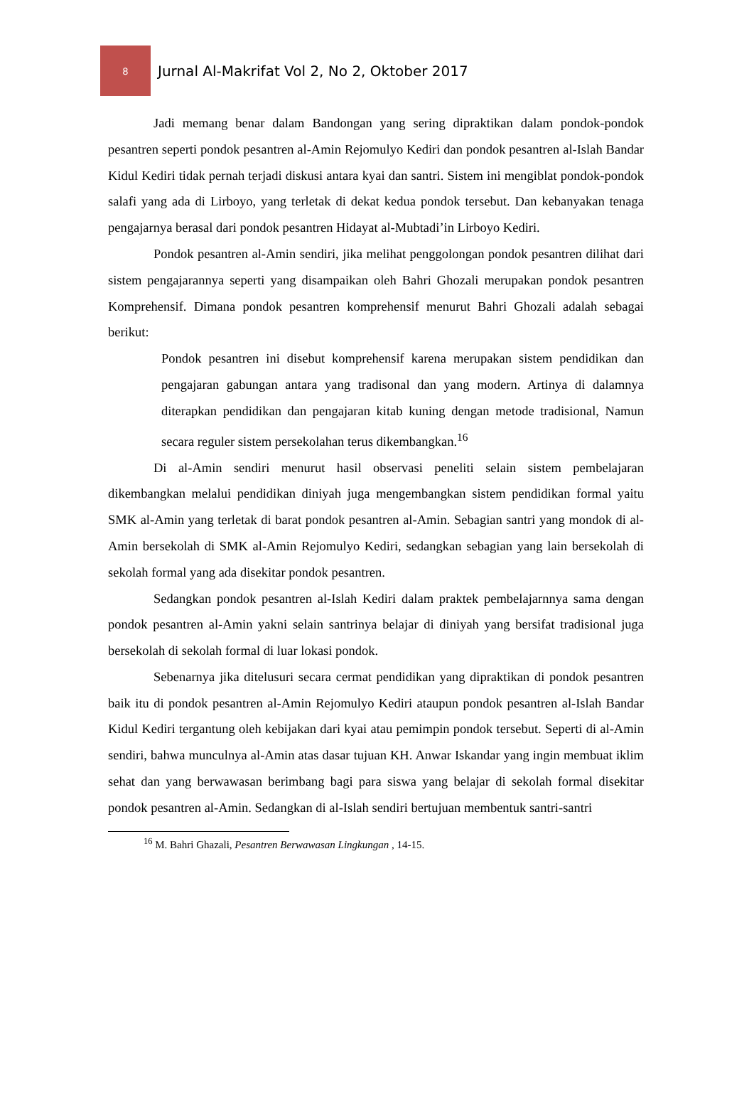8
Jurnal Al-Makrifat Vol 2, No 2, Oktober 2017
Jadi memang benar dalam Bandongan yang sering dipraktikan dalam pondok-pondok pesantren seperti pondok pesantren al-Amin Rejomulyo Kediri dan pondok pesantren al-Islah Bandar Kidul Kediri tidak pernah terjadi diskusi antara kyai dan santri. Sistem ini mengiblat pondok-pondok salafi yang ada di Lirboyo, yang terletak di dekat kedua pondok tersebut. Dan kebanyakan tenaga pengajarnya berasal dari pondok pesantren Hidayat al-Mubtadi’in Lirboyo Kediri.
Pondok pesantren al-Amin sendiri, jika melihat penggolongan pondok pesantren dilihat dari sistem pengajarannya seperti yang disampaikan oleh Bahri Ghozali merupakan pondok pesantren Komprehensif. Dimana pondok pesantren komprehensif menurut Bahri Ghozali adalah sebagai berikut:
Pondok pesantren ini disebut komprehensif karena merupakan sistem pendidikan dan pengajaran gabungan antara yang tradisonal dan yang modern. Artinya di dalamnya diterapkan pendidikan dan pengajaran kitab kuning dengan metode tradisional, Namun secara reguler sistem persekolahan terus dikembangkan.<sup>16</sup>
Di al-Amin sendiri menurut hasil observasi peneliti selain sistem pembelajaran dikembangkan melalui pendidikan diniyah juga mengembangkan sistem pendidikan formal yaitu SMK al-Amin yang terletak di barat pondok pesantren al-Amin. Sebagian santri yang mondok di al-Amin bersekolah di SMK al-Amin Rejomulyo Kediri, sedangkan sebagian yang lain bersekolah di sekolah formal yang ada disekitar pondok pesantren.
Sedangkan pondok pesantren al-Islah Kediri dalam praktek pembelajarnnya sama dengan pondok pesantren al-Amin yakni selain santrinya belajar di diniyah yang bersifat tradisional juga bersekolah di sekolah formal di luar lokasi pondok.
Sebenarnya jika ditelusuri secara cermat pendidikan yang dipraktikan di pondok pesantren baik itu di pondok pesantren al-Amin Rejomulyo Kediri ataupun pondok pesantren al-Islah Bandar Kidul Kediri tergantung oleh kebijakan dari kyai atau pemimpin pondok tersebut. Seperti di al-Amin sendiri, bahwa munculnya al-Amin atas dasar tujuan KH. Anwar Iskandar yang ingin membuat iklim sehat dan yang berwawasan berimbang bagi para siswa yang belajar di sekolah formal disekitar pondok pesantren al-Amin. Sedangkan di al-Islah sendiri bertujuan membentuk santri-santri
<sup>16</sup> M. Bahri Ghazali, Pesantren Berwawasan Lingkungan , 14-15.